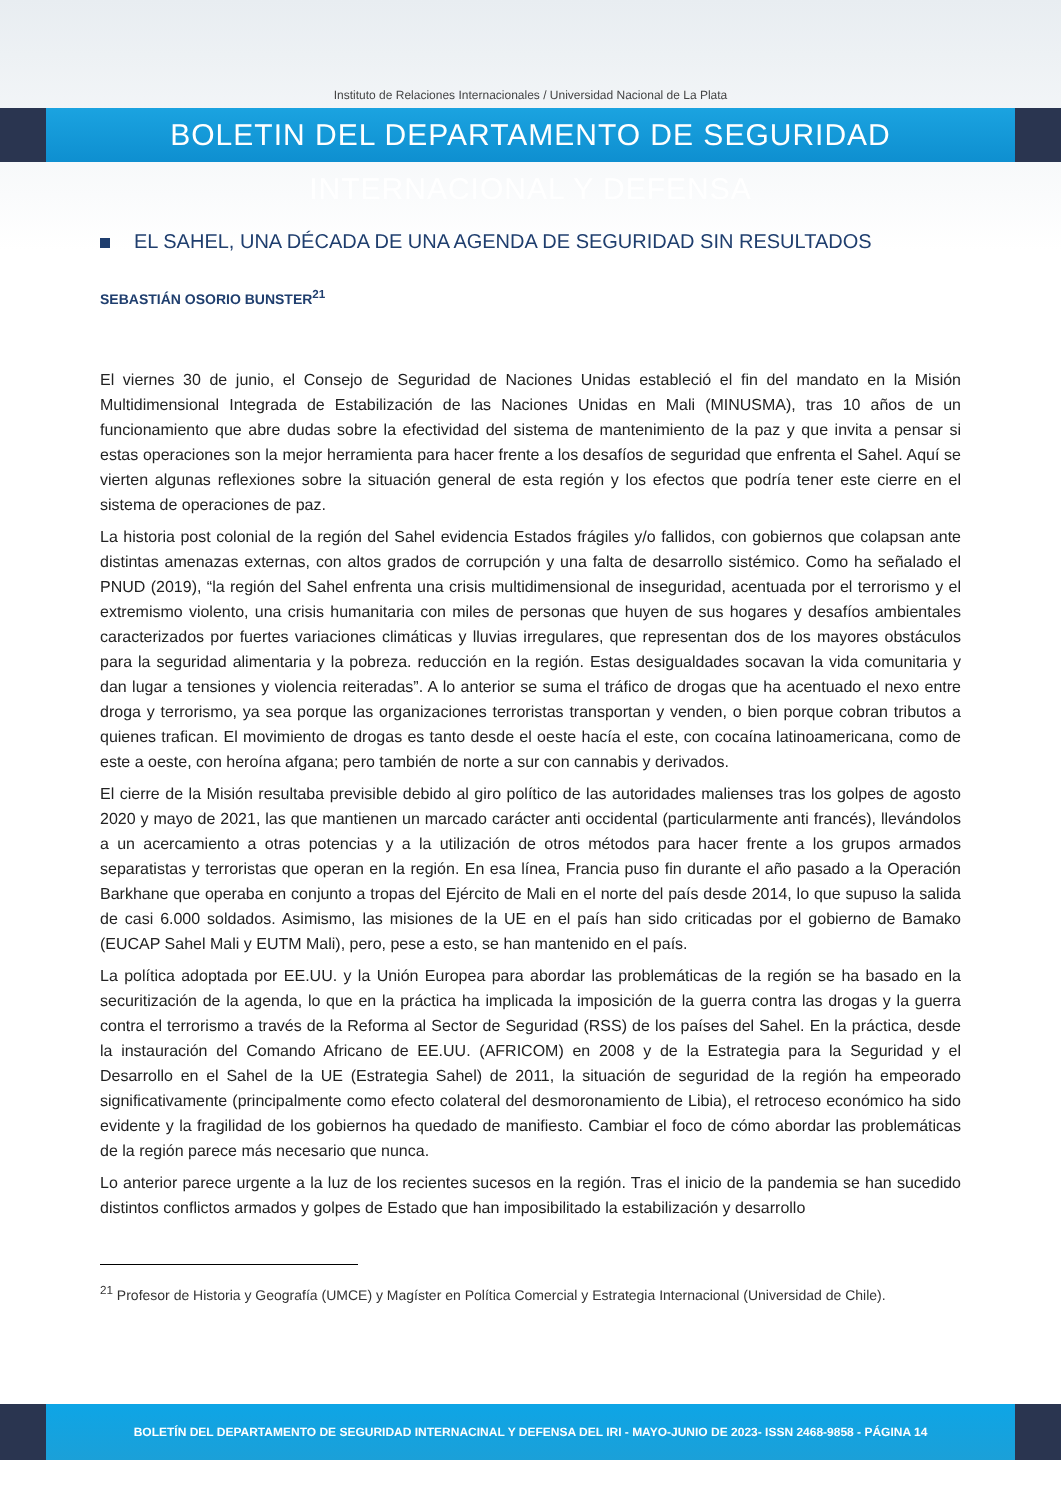Instituto de Relaciones Internacionales / Universidad Nacional de La Plata
BOLETIN DEL DEPARTAMENTO DE SEGURIDAD INTERNACIONAL Y DEFENSA
EL SAHEL, UNA DÉCADA DE UNA AGENDA DE SEGURIDAD SIN RESULTADOS
SEBASTIÁN OSORIO BUNSTER<sup>21</sup>
El viernes 30 de junio, el Consejo de Seguridad de Naciones Unidas estableció el fin del mandato en la Misión Multidimensional Integrada de Estabilización de las Naciones Unidas en Mali (MINUSMA), tras 10 años de un funcionamiento que abre dudas sobre la efectividad del sistema de mantenimiento de la paz y que invita a pensar si estas operaciones son la mejor herramienta para hacer frente a los desafíos de seguridad que enfrenta el Sahel. Aquí se vierten algunas reflexiones sobre la situación general de esta región y los efectos que podría tener este cierre en el sistema de operaciones de paz.
La historia post colonial de la región del Sahel evidencia Estados frágiles y/o fallidos, con gobiernos que colapsan ante distintas amenazas externas, con altos grados de corrupción y una falta de desarrollo sistémico. Como ha señalado el PNUD (2019), “la región del Sahel enfrenta una crisis multidimensional de inseguridad, acentuada por el terrorismo y el extremismo violento, una crisis humanitaria con miles de personas que huyen de sus hogares y desafíos ambientales caracterizados por fuertes variaciones climáticas y lluvias irregulares, que representan dos de los mayores obstáculos para la seguridad alimentaria y la pobreza. reducción en la región. Estas desigualdades socavan la vida comunitaria y dan lugar a tensiones y violencia reiteradas”. A lo anterior se suma el tráfico de drogas que ha acentuado el nexo entre droga y terrorismo, ya sea porque las organizaciones terroristas transportan y venden, o bien porque cobran tributos a quienes trafican. El movimiento de drogas es tanto desde el oeste hacía el este, con cocaína latinoamericana, como de este a oeste, con heroína afgana; pero también de norte a sur con cannabis y derivados.
El cierre de la Misión resultaba previsible debido al giro político de las autoridades malienses tras los golpes de agosto 2020 y mayo de 2021, las que mantienen un marcado carácter anti occidental (particularmente anti francés), llevándolos a un acercamiento a otras potencias y a la utilización de otros métodos para hacer frente a los grupos armados separatistas y terroristas que operan en la región. En esa línea, Francia puso fin durante el año pasado a la Operación Barkhane que operaba en conjunto a tropas del Ejército de Mali en el norte del país desde 2014, lo que supuso la salida de casi 6.000 soldados. Asimismo, las misiones de la UE en el país han sido criticadas por el gobierno de Bamako (EUCAP Sahel Mali y EUTM Mali), pero, pese a esto, se han mantenido en el país.
La política adoptada por EE.UU. y la Unión Europea para abordar las problemáticas de la región se ha basado en la securitización de la agenda, lo que en la práctica ha implicada la imposición de la guerra contra las drogas y la guerra contra el terrorismo a través de la Reforma al Sector de Seguridad (RSS) de los países del Sahel. En la práctica, desde la instauración del Comando Africano de EE.UU. (AFRICOM) en 2008 y de la Estrategia para la Seguridad y el Desarrollo en el Sahel de la UE (Estrategia Sahel) de 2011, la situación de seguridad de la región ha empeorado significativamente (principalmente como efecto colateral del desmoronamiento de Libia), el retroceso económico ha sido evidente y la fragilidad de los gobiernos ha quedado de manifiesto. Cambiar el foco de cómo abordar las problemáticas de la región parece más necesario que nunca.
Lo anterior parece urgente a la luz de los recientes sucesos en la región. Tras el inicio de la pandemia se han sucedido distintos conflictos armados y golpes de Estado que han imposibilitado la estabilización y desarrollo
<sup>21</sup> Profesor de Historia y Geografía (UMCE) y Magíster en Política Comercial y Estrategia Internacional (Universidad de Chile).
BOLETÍN DEL DEPARTAMENTO DE SEGURIDAD INTERNACINAL Y DEFENSA DEL IRI - MAYO-JUNIO DE 2023- ISSN 2468-9858 - PÁGINA 14